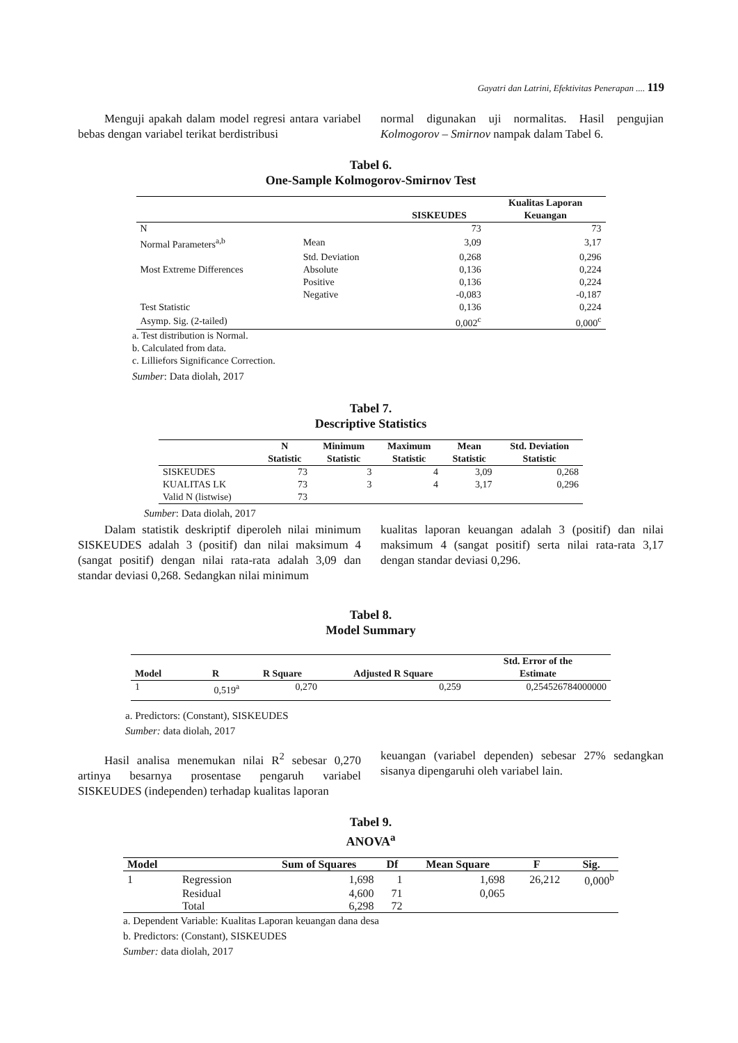Gayatri dan Latrini, Efektivitas Penerapan .... 119
Menguji apakah dalam model regresi antara variabel bebas dengan variabel terikat berdistribusi
normal digunakan uji normalitas. Hasil pengujian Kolmogorov – Smirnov nampak dalam Tabel 6.
Tabel 6.
One-Sample Kolmogorov-Smirnov Test
| | | SISKEUDES | Kualitas Laporan Keuangan |
| --- | --- | --- | --- |
| N | | 73 | 73 |
| Normal Parameters<sup>a,b</sup> | Mean | 3,09 | 3,17 |
| | Std. Deviation | 0,268 | 0,296 |
| Most Extreme Differences | Absolute | 0,136 | 0,224 |
| | Positive | 0,136 | 0,224 |
| | Negative | -0,083 | -0,187 |
| Test Statistic | | 0,136 | 0,224 |
| Asymp. Sig. (2-tailed) | | 0,002<sup>c</sup> | 0,000<sup>c</sup> |
a. Test distribution is Normal.
b. Calculated from data.
c. Lilliefors Significance Correction.
Sumber: Data diolah, 2017
Tabel 7.
Descriptive Statistics
| | N Statistic | Minimum Statistic | Maximum Statistic | Mean Statistic | Std. Deviation Statistic |
| --- | --- | --- | --- | --- | --- |
| SISKEUDES | 73 | 3 | 4 | 3,09 | 0,268 |
| KUALITAS LK | 73 | 3 | 4 | 3,17 | 0,296 |
| Valid N (listwise) | 73 | | | | |
Sumber: Data diolah, 2017
Dalam statistik deskriptif diperoleh nilai minimum SISKEUDES adalah 3 (positif) dan nilai maksimum 4 (sangat positif) dengan nilai rata-rata adalah 3,09 dan standar deviasi 0,268. Sedangkan nilai minimum
kualitas laporan keuangan adalah 3 (positif) dan nilai maksimum 4 (sangat positif) serta nilai rata-rata 3,17 dengan standar deviasi 0,296.
Tabel 8.
Model Summary
| Model | R | R Square | Adjusted R Square | Std. Error of the Estimate |
| --- | --- | --- | --- | --- |
| 1 | 0,519<sup>a</sup> | 0,270 | 0,259 | 0,254526784000000 |
a. Predictors: (Constant), SISKEUDES
Sumber: data diolah, 2017
Hasil analisa menemukan nilai R<sup>2</sup> sebesar 0,270 artinya besarnya prosentase pengaruh variabel SISKEUDES (independen) terhadap kualitas laporan
keuangan (variabel dependen) sebesar 27% sedangkan sisanya dipengaruhi oleh variabel lain.
Tabel 9.
ANOVA<sup>a</sup>
| Model | | Sum of Squares | Df | Mean Square | F | Sig. |
| --- | --- | --- | --- | --- | --- | --- |
| 1 | Regression | 1,698 | 1 | 1,698 | 26,212 | 0,000<sup>b</sup> |
| | Residual | 4,600 | 71 | 0,065 | | |
| | Total | 6,298 | 72 | | | |
a. Dependent Variable: Kualitas Laporan keuangan dana desa
b. Predictors: (Constant), SISKEUDES
Sumber: data diolah, 2017